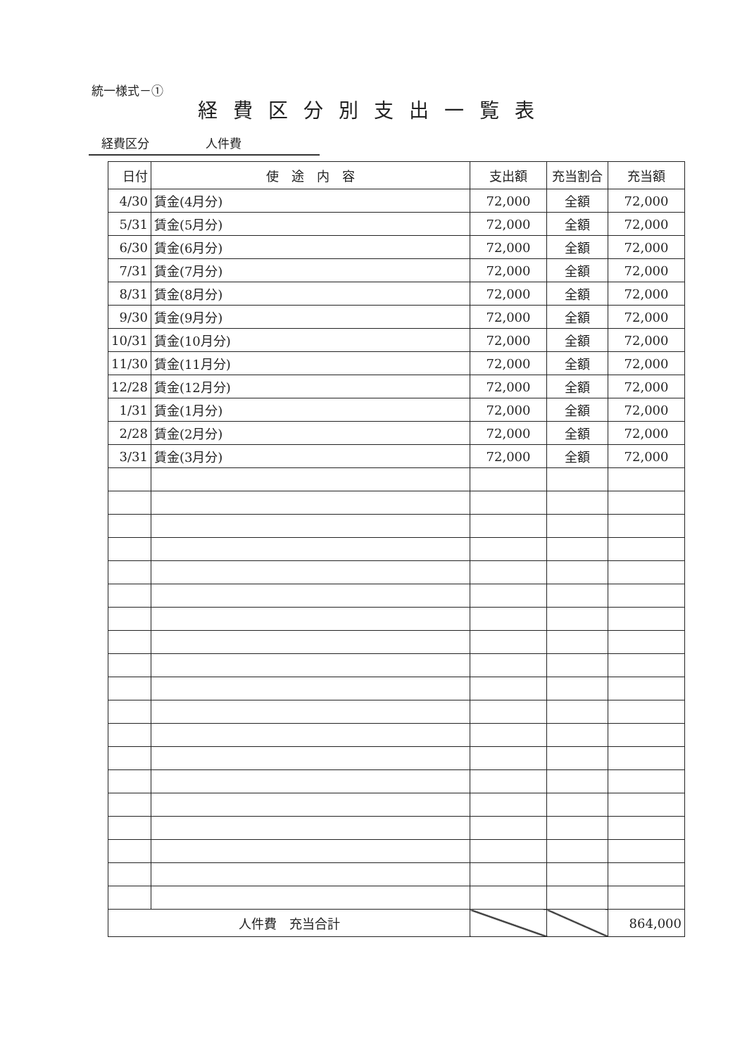統一様式－①
経費区分別支出一覧表
経費区分 人件費
| 日付 | 使 途 内 容 | 支出額 | 充当割合 | 充当額 |
| --- | --- | --- | --- | --- |
| 4/30 | 賃金(4月分) | 72,000 | 全額 | 72,000 |
| 5/31 | 賃金(5月分) | 72,000 | 全額 | 72,000 |
| 6/30 | 賃金(6月分) | 72,000 | 全額 | 72,000 |
| 7/31 | 賃金(7月分) | 72,000 | 全額 | 72,000 |
| 8/31 | 賃金(8月分) | 72,000 | 全額 | 72,000 |
| 9/30 | 賃金(9月分) | 72,000 | 全額 | 72,000 |
| 10/31 | 賃金(10月分) | 72,000 | 全額 | 72,000 |
| 11/30 | 賃金(11月分) | 72,000 | 全額 | 72,000 |
| 12/28 | 賃金(12月分) | 72,000 | 全額 | 72,000 |
| 1/31 | 賃金(1月分) | 72,000 | 全額 | 72,000 |
| 2/28 | 賃金(2月分) | 72,000 | 全額 | 72,000 |
| 3/31 | 賃金(3月分) | 72,000 | 全額 | 72,000 |
| 人件費 充当合計 | | | | 864,000 |